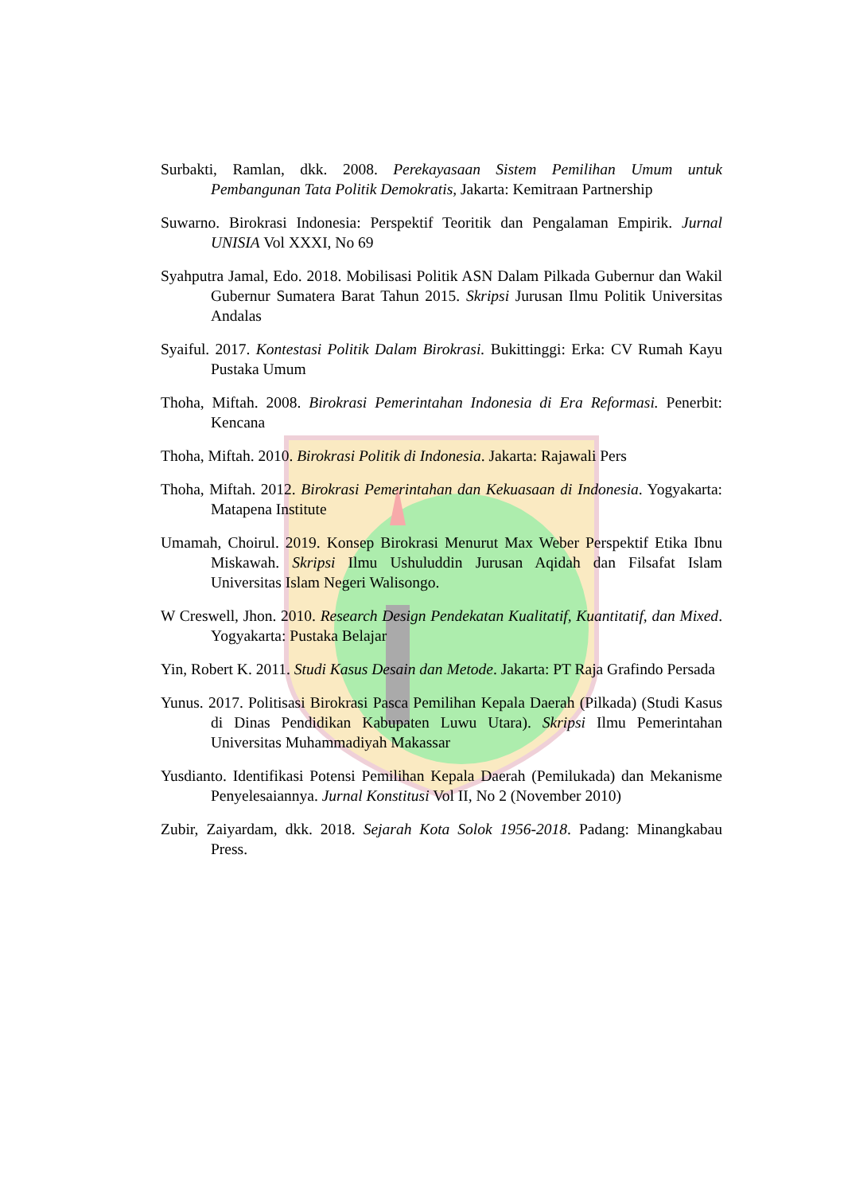Surbakti, Ramlan, dkk. 2008. Perekayasaan Sistem Pemilihan Umum untuk Pembangunan Tata Politik Demokratis, Jakarta: Kemitraan Partnership
Suwarno. Birokrasi Indonesia: Perspektif Teoritik dan Pengalaman Empirik. Jurnal UNISIA Vol XXXI, No 69
Syahputra Jamal, Edo. 2018. Mobilisasi Politik ASN Dalam Pilkada Gubernur dan Wakil Gubernur Sumatera Barat Tahun 2015. Skripsi Jurusan Ilmu Politik Universitas Andalas
Syaiful. 2017. Kontestasi Politik Dalam Birokrasi. Bukittinggi: Erka: CV Rumah Kayu Pustaka Umum
Thoha, Miftah. 2008. Birokrasi Pemerintahan Indonesia di Era Reformasi. Penerbit: Kencana
Thoha, Miftah. 2010. Birokrasi Politik di Indonesia. Jakarta: Rajawali Pers
Thoha, Miftah. 2012. Birokrasi Pemerintahan dan Kekuasaan di Indonesia. Yogyakarta: Matapena Institute
Umamah, Choirul. 2019. Konsep Birokrasi Menurut Max Weber Perspektif Etika Ibnu Miskawah. Skripsi Ilmu Ushuluddin Jurusan Aqidah dan Filsafat Islam Universitas Islam Negeri Walisongo.
W Creswell, Jhon. 2010. Research Design Pendekatan Kualitatif, Kuantitatif, dan Mixed. Yogyakarta: Pustaka Belajar
Yin, Robert K. 2011. Studi Kasus Desain dan Metode. Jakarta: PT Raja Grafindo Persada
Yunus. 2017. Politisasi Birokrasi Pasca Pemilihan Kepala Daerah (Pilkada) (Studi Kasus di Dinas Pendidikan Kabupaten Luwu Utara). Skripsi Ilmu Pemerintahan Universitas Muhammadiyah Makassar
Yusdianto. Identifikasi Potensi Pemilihan Kepala Daerah (Pemilukada) dan Mekanisme Penyelesaiannya. Jurnal Konstitusi Vol II, No 2 (November 2010)
Zubir, Zaiyardam, dkk. 2018. Sejarah Kota Solok 1956-2018. Padang: Minangkabau Press.